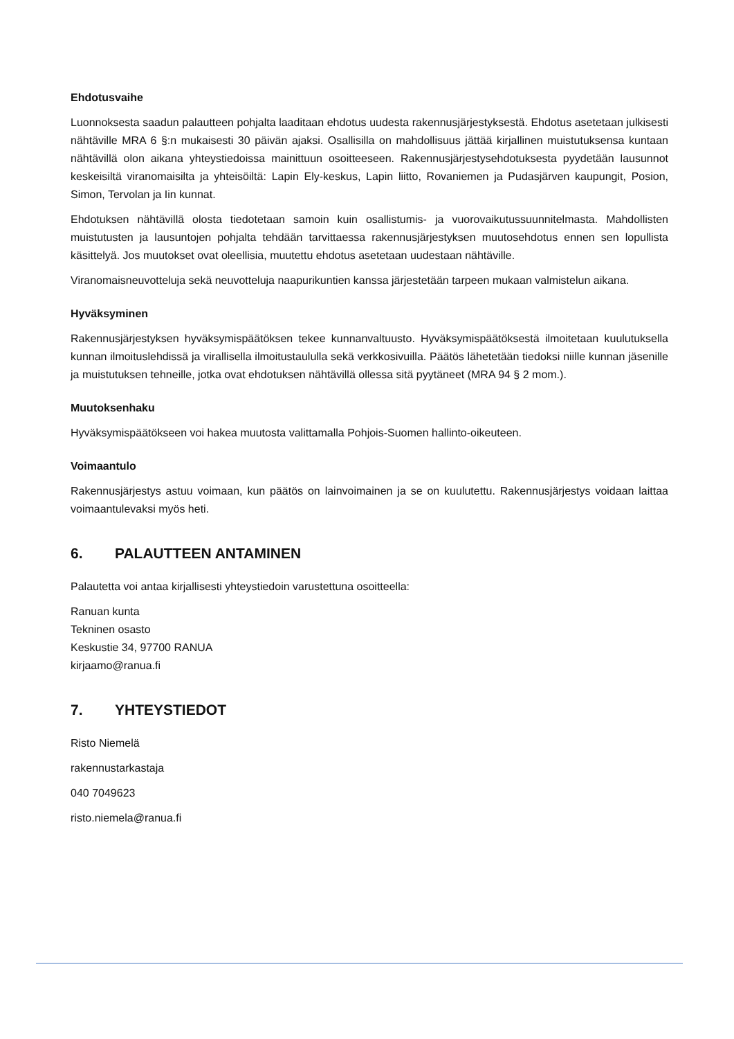Ehdotusvaihe
Luonnoksesta saadun palautteen pohjalta laaditaan ehdotus uudesta rakennusjärjestyksestä. Ehdotus asetetaan julkisesti nähtäville MRA 6 §:n mukaisesti 30 päivän ajaksi. Osallisilla on mahdollisuus jättää kirjallinen muistutuksensa kuntaan nähtävillä olon aikana yhteystiedoissa mainittuun osoitteeseen. Rakennusjärjestysehdotuksesta pyydetään lausunnot keskeisiltä viranomaisilta ja yhteisöiltä: Lapin Ely-keskus, Lapin liitto, Rovaniemen ja Pudasjärven kaupungit, Posion, Simon, Tervolan ja Iin kunnat.
Ehdotuksen nähtävillä olosta tiedotetaan samoin kuin osallistumis- ja vuorovaikutussuunnitelmasta. Mahdollisten muistutusten ja lausuntojen pohjalta tehdään tarvittaessa rakennusjärjestyksen muutosehdotus ennen sen lopullista käsittelyä. Jos muutokset ovat oleellisia, muutettu ehdotus asetetaan uudestaan nähtäville.
Viranomaisneuvotteluja sekä neuvotteluja naapurikuntien kanssa järjestetään tarpeen mukaan valmistelun aikana.
Hyväksyminen
Rakennusjärjestyksen hyväksymispäätöksen tekee kunnanvaltuusto. Hyväksymispäätöksestä ilmoitetaan kuulutuksella kunnan ilmoituslehdissä ja virallisella ilmoitustaululla sekä verkkosivuilla. Päätös lähetetään tiedoksi niille kunnan jäsenille ja muistutuksen tehneille, jotka ovat ehdotuksen nähtävillä ollessa sitä pyytäneet (MRA 94 § 2 mom.).
Muutoksenhaku
Hyväksymispäätökseen voi hakea muutosta valittamalla Pohjois-Suomen hallinto-oikeuteen.
Voimaantulo
Rakennusjärjestys astuu voimaan, kun päätös on lainvoimainen ja se on kuulutettu. Rakennusjärjestys voidaan laittaa voimaantulevaksi myös heti.
6. PALAUTTEEN ANTAMINEN
Palautetta voi antaa kirjallisesti yhteystiedoin varustettuna osoitteella:
Ranuan kunta
Tekninen osasto
Keskustie 34, 97700 RANUA
kirjaamo@ranua.fi
7. YHTEYSTIEDOT
Risto Niemelä
rakennustarkastaja
040 7049623
risto.niemela@ranua.fi